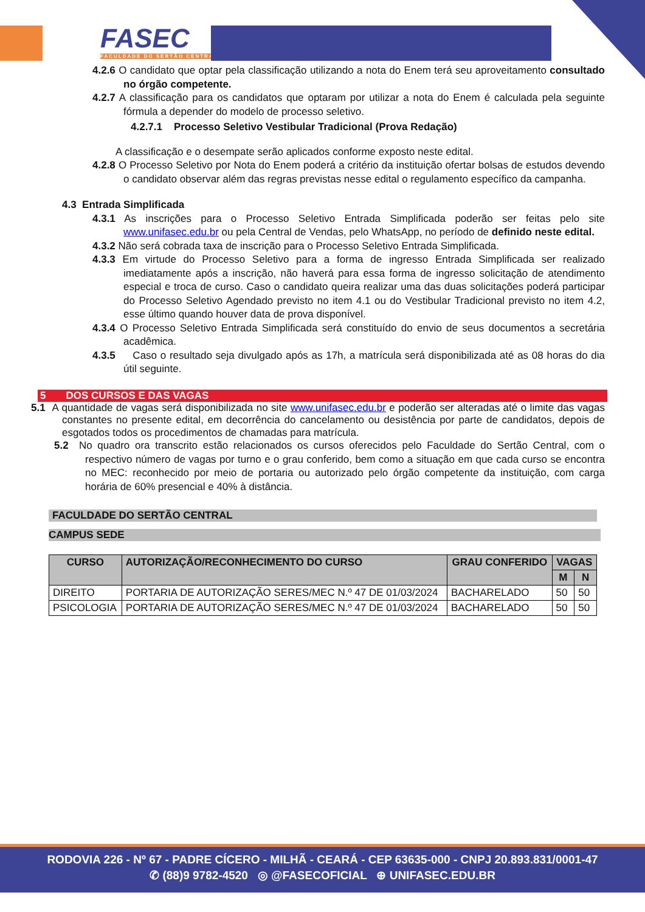FASEC
FACULDADE DO SERTÃO CENTRAL
4.2.6 O candidato que optar pela classificação utilizando a nota do Enem terá seu aproveitamento consultado no órgão competente.
4.2.7 A classificação para os candidatos que optaram por utilizar a nota do Enem é calculada pela seguinte fórmula a depender do modelo de processo seletivo.
4.2.7.1 Processo Seletivo Vestibular Tradicional (Prova Redação)
A classificação e o desempate serão aplicados conforme exposto neste edital.
4.2.8 O Processo Seletivo por Nota do Enem poderá a critério da instituição ofertar bolsas de estudos devendo o candidato observar além das regras previstas nesse edital o regulamento específico da campanha.
4.3 Entrada Simplificada
4.3.1 As inscrições para o Processo Seletivo Entrada Simplificada poderão ser feitas pelo site www.unifasec.edu.br ou pela Central de Vendas, pelo WhatsApp, no período de definido neste edital.
4.3.2 Não será cobrada taxa de inscrição para o Processo Seletivo Entrada Simplificada.
4.3.3 Em virtude do Processo Seletivo para a forma de ingresso Entrada Simplificada ser realizado imediatamente após a inscrição, não haverá para essa forma de ingresso solicitação de atendimento especial e troca de curso. Caso o candidato queira realizar uma das duas solicitações poderá participar do Processo Seletivo Agendado previsto no item 4.1 ou do Vestibular Tradicional previsto no item 4.2, esse último quando houver data de prova disponível.
4.3.4 O Processo Seletivo Entrada Simplificada será constituído do envio de seus documentos a secretária acadêmica.
4.3.5 Caso o resultado seja divulgado após as 17h, a matrícula será disponibilizada até as 08 horas do dia útil seguinte.
5 DOS CURSOS E DAS VAGAS
5.1 A quantidade de vagas será disponibilizada no site www.unifasec.edu.br e poderão ser alteradas até o limite das vagas constantes no presente edital, em decorrência do cancelamento ou desistência por parte de candidatos, depois de esgotados todos os procedimentos de chamadas para matrícula.
5.2 No quadro ora transcrito estão relacionados os cursos oferecidos pelo Faculdade do Sertão Central, com o respectivo número de vagas por turno e o grau conferido, bem como a situação em que cada curso se encontra no MEC: reconhecido por meio de portaria ou autorizado pelo órgão competente da instituição, com carga horária de 60% presencial e 40% à distância.
FACULDADE DO SERTÃO CENTRAL
CAMPUS SEDE
| CURSO | AUTORIZAÇÃO/RECONHECIMENTO DO CURSO | GRAU CONFERIDO | VAGAS | |
| --- | --- | --- | --- | --- |
| | | | M | N |
| DIREITO | PORTARIA DE AUTORIZAÇÃO SERES/MEC N.º 47 DE 01/03/2024 | BACHARELADO | 50 | 50 |
| PSICOLOGIA | PORTARIA DE AUTORIZAÇÃO SERES/MEC N.º 47 DE 01/03/2024 | BACHARELADO | 50 | 50 |
RODOVIA 226 - Nº 67 - PADRE CÍCERO - MILHÃ - CEARÁ - CEP 63635-000 - CNPJ 20.893.831/0001-47
✆ (88)9 9782-4520 ◎ @FASECOFICIAL ⊕ UNIFASEC.EDU.BR